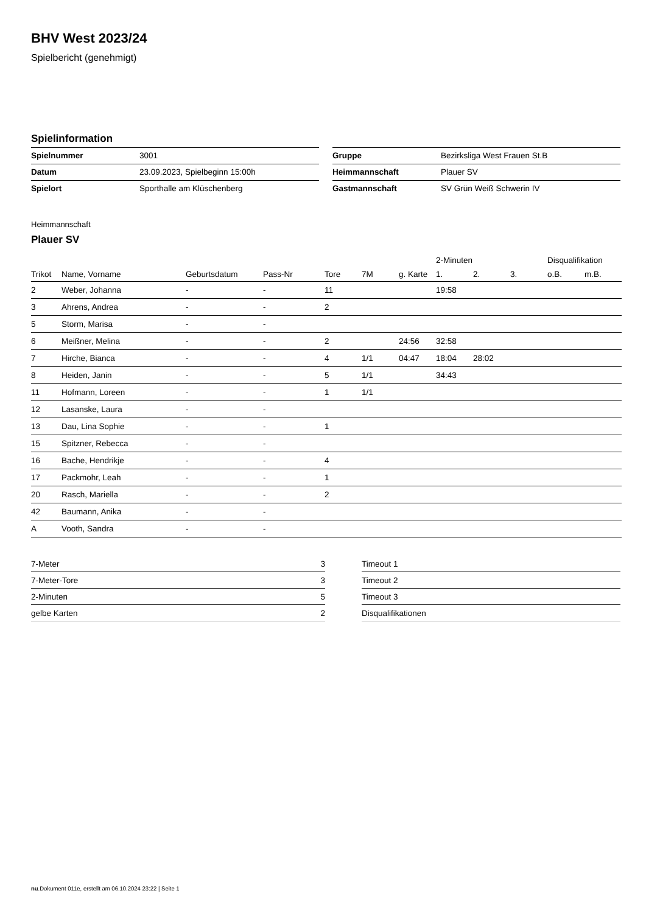BHV West 2023/24
Spielbericht (genehmigt)
Spielinformation
| Spielnummer | 3001 |
| Datum | 23.09.2023, Spielbeginn 15:00h |
| Spielort | Sporthalle am Klüschenberg |
| Gruppe | Bezirksliga West Frauen St.B |
| Heimmannschaft | Plauer SV |
| Gastmannschaft | SV Grün Weiß Schwerin IV |
Heimmannschaft
Plauer SV
| | | | | | | | 2-Minuten | | | Disqualifikation | |
| --- | --- | --- | --- | --- | --- | --- | --- | --- | --- | --- | --- |
| Trikot | Name, Vorname | Geburtsdatum | Pass-Nr | Tore | 7M | g. Karte | 1. | 2. | 3. | o.B. | m.B. |
| 2 | Weber, Johanna | - | - | 11 | | | 19:58 | | | | |
| 3 | Ahrens, Andrea | - | - | 2 | | | | | | | |
| 5 | Storm, Marisa | - | - | | | | | | | | |
| 6 | Meißner, Melina | - | - | 2 | | 24:56 | 32:58 | | | | |
| 7 | Hirche, Bianca | - | - | 4 | 1/1 | 04:47 | 18:04 | 28:02 | | | |
| 8 | Heiden, Janin | - | - | 5 | 1/1 | | 34:43 | | | | |
| 11 | Hofmann, Loreen | - | - | 1 | 1/1 | | | | | | |
| 12 | Lasanske, Laura | - | - | | | | | | | | |
| 13 | Dau, Lina Sophie | - | - | 1 | | | | | | | |
| 15 | Spitzner, Rebecca | - | - | | | | | | | | |
| 16 | Bache, Hendrikje | - | - | 4 | | | | | | | |
| 17 | Packmohr, Leah | - | - | 1 | | | | | | | |
| 20 | Rasch, Mariella | - | - | 2 | | | | | | | |
| 42 | Baumann, Anika | - | - | | | | | | | | |
| A | Vooth, Sandra | - | - | | | | | | | | |
| 7-Meter | 3 |
| 7-Meter-Tore | 3 |
| 2-Minuten | 5 |
| gelbe Karten | 2 |
| Timeout 1 |
| Timeout 2 |
| Timeout 3 |
| Disqualifikationen |
nu.Dokument 011e, erstellt am 06.10.2024 23:22 | Seite 1